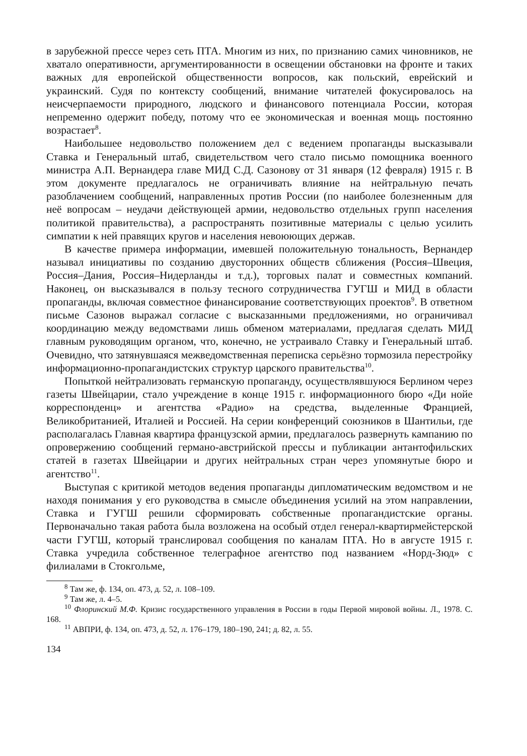в зарубежной прессе через сеть ПТА. Многим из них, по признанию самих чиновников, не хватало оперативности, аргументированности в освещении обстановки на фронте и таких важных для европейской общественности вопросов, как польский, еврейский и украинский. Судя по контексту сообщений, внимание читателей фокусировалось на неисчерпаемости природного, людского и финансового потенциала России, которая непременно одержит победу, потому что ее экономическая и военная мощь постоянно возрастает<sup>8</sup>.
Наибольшее недовольство положением дел с ведением пропаганды высказывали Ставка и Генеральный штаб, свидетельством чего стало письмо помощника военного министра А.П. Вернандера главе МИД С.Д. Сазонову от 31 января (12 февраля) 1915 г. В этом документе предлагалось не ограничивать влияние на нейтральную печать разоблачением сообщений, направленных против России (по наиболее болезненным для неё вопросам – неудачи действующей армии, недовольство отдельных групп населения политикой правительства), а распространять позитивные материалы с целью усилить симпатии к ней правящих кругов и населения невоюющих держав.
В качестве примера информации, имевшей положительную тональность, Вернандер называл инициативы по созданию двусторонних обществ сближения (Россия–Швеция, Россия–Дания, Россия–Нидерланды и т.д.), торговых палат и совместных компаний. Наконец, он высказывался в пользу тесного сотрудничества ГУГШ и МИД в области пропаганды, включая совместное финансирование соответствующих проектов<sup>9</sup>. В ответном письме Сазонов выражал согласие с высказанными предложениями, но ограничивал координацию между ведомствами лишь обменом материалами, предлагая сделать МИД главным руководящим органом, что, конечно, не устраивало Ставку и Генеральный штаб. Очевидно, что затянувшаяся межведомственная переписка серьёзно тормозила перестройку информационно-пропагандистских структур царского правительства<sup>10</sup>.
Попыткой нейтрализовать германскую пропаганду, осуществлявшуюся Берлином через газеты Швейцарии, стало учреждение в конце 1915 г. информационного бюро «Ди нойе корреспонденц» и агентства «Радио» на средства, выделенные Францией, Великобританией, Италией и Россией. На серии конференций союзников в Шантильи, где располагалась Главная квартира французской армии, предлагалось развернуть кампанию по опровержению сообщений германо-австрийской прессы и публикации антантофильских статей в газетах Швейцарии и других нейтральных стран через упомянутые бюро и агентство<sup>11</sup>.
Выступая с критикой методов ведения пропаганды дипломатическим ведомством и не находя понимания у его руководства в смысле объединения усилий на этом направлении, Ставка и ГУГШ решили сформировать собственные пропагандистские органы. Первоначально такая работа была возложена на особый отдел генерал-квартирмейстерской части ГУГШ, который транслировал сообщения по каналам ПТА. Но в августе 1915 г. Ставка учредила собственное телеграфное агентство под названием «Норд-Зюд» с филиалами в Стокгольме,
<sup>8</sup> Там же, ф. 134, оп. 473, д. 52, л. 108–109.
<sup>9</sup> Там же, л. 4–5.
<sup>10</sup> Флоринский М.Ф. Кризис государственного управления в России в годы Первой мировой войны. Л., 1978. С. 168.
<sup>11</sup> АВПРИ, ф. 134, оп. 473, д. 52, л. 176–179, 180–190, 241; д. 82, л. 55.
134